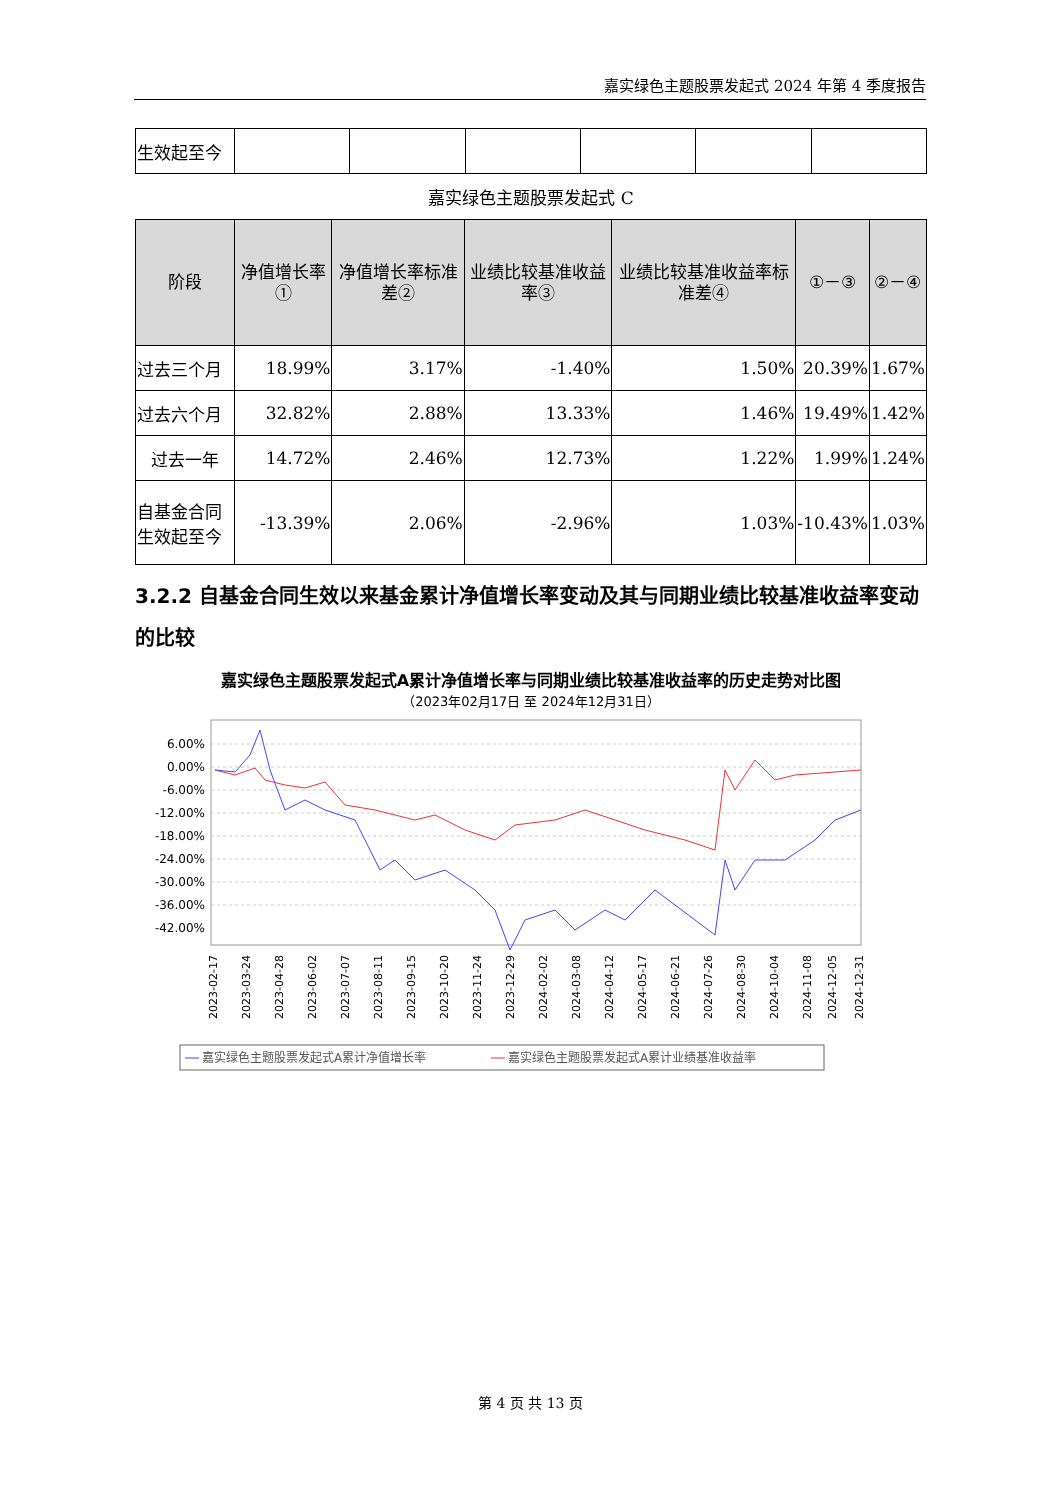嘉实绿色主题股票发起式 2024 年第 4 季度报告
| 生效起至今 | | | | | | |
嘉实绿色主题股票发起式 C
| 阶段 | 净值增长率① | 净值增长率标准差② | 业绩比较基准收益率③ | 业绩比较基准收益率标准差④ | ①－③ | ②－④ |
| --- | --- | --- | --- | --- | --- | --- |
| 过去三个月 | 18.99% | 3.17% | -1.40% | 1.50% | 20.39% | 1.67% |
| 过去六个月 | 32.82% | 2.88% | 13.33% | 1.46% | 19.49% | 1.42% |
| 过去一年 | 14.72% | 2.46% | 12.73% | 1.22% | 1.99% | 1.24% |
| 自基金合同生效起至今 | -13.39% | 2.06% | -2.96% | 1.03% | -10.43% | 1.03% |
3.2.2 自基金合同生效以来基金累计净值增长率变动及其与同期业绩比较基准收益率变动的比较
嘉实绿色主题股票发起式A累计净值增长率与同期业绩比较基准收益率的历史走势对比图
（2023年02月17日 至 2024年12月31日）
6.00%
0.00%
-6.00%
-12.00%
-18.00%
-24.00%
-30.00%
-36.00%
-42.00%
2023-02-17
2023-03-24
2023-04-28
2023-06-02
2023-07-07
2023-08-11
2023-09-15
2023-10-20
2023-11-24
2023-12-29
2024-02-02
2024-03-08
2024-04-12
2024-05-17
2024-06-21
2024-07-26
2024-08-30
2024-10-04
2024-11-08
2024-12-05
2024-12-31
嘉实绿色主题股票发起式A累计净值增长率
嘉实绿色主题股票发起式A累计业绩基准收益率
第 4 页 共 13 页